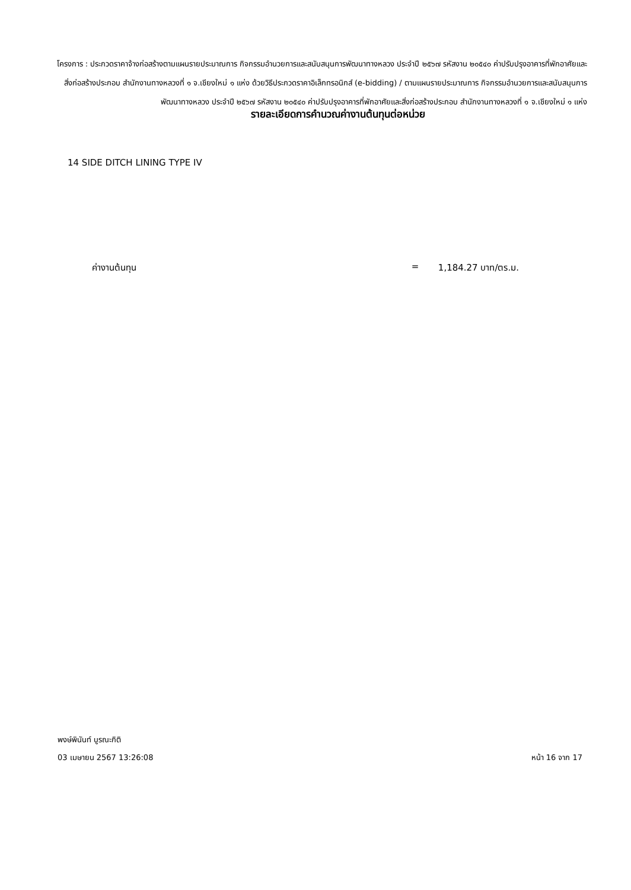โครงการ : ประกวดราคาจ้างก่อสร้างตามแผนรายประมาณการ กิจกรรมอำนวยการและสนับสนุนการพัฒนาทางหลวง ประจำปี ๒๕๖๗ รหัสงาน ๒๐๕๔๐ ค่าปรับปรุงอาคารที่พักอาศัยและสิ่งก่อสร้างประกอบ สำนักงานทางหลวงที่ ๑ จ.เชียงใหม่ ๑ แห่ง ด้วยวิธีประกวดราคาอิเล็กทรอนิกส์ (e-bidding) / ตามแผนรายประมาณการ กิจกรรมอำนวยการและสนับสนุนการพัฒนาทางหลวง ประจำปี ๒๕๖๗ รหัสงาน ๒๐๕๔๐ ค่าปรับปรุงอาคารที่พักอาศัยและสิ่งก่อสร้างประกอบ สำนักงานทางหลวงที่ ๑ จ.เชียงใหม่ ๑ แห่ง
รายละเอียดการคำนวณค่างานต้นทุนต่อหน่วย
14 SIDE DITCH LINING TYPE IV
ค่างานต้นทุน = 1,184.27 บาท/ตร.ม.
พงษ์พินันท์ บูรณะกิติ
03 เมษายน 2567 13:26:08 หน้า 16 จาก 17